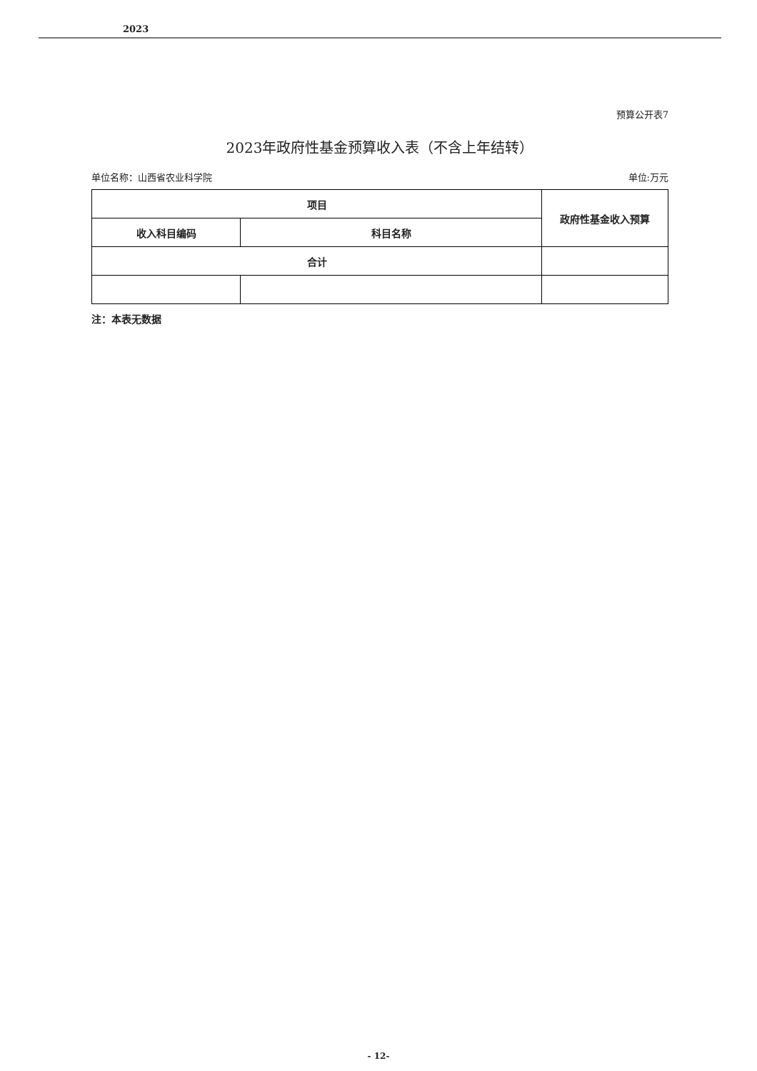2023
预算公开表7
2023年政府性基金预算收入表（不含上年结转）
单位名称：山西省农业科学院 单位:万元
| 项目 | | 政府性基金收入预算 |
| --- | --- | --- |
| 收入科目编码 | 科目名称 | |
| 合计 | | |
注：本表无数据
- 12-